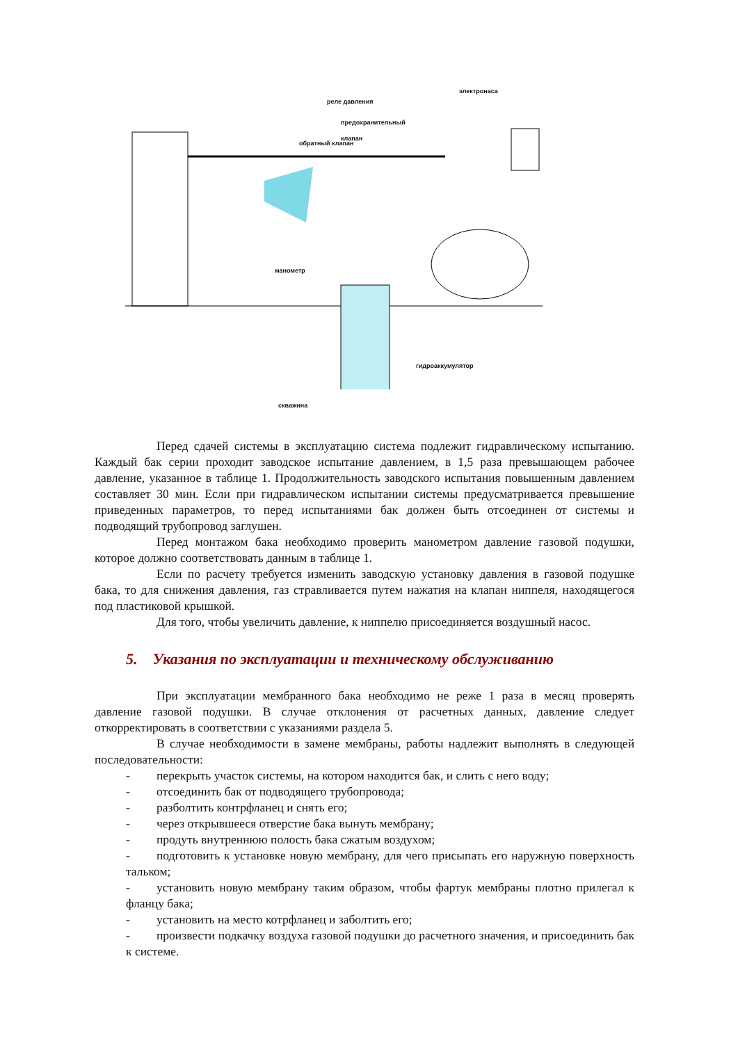электронаса
реле давления
предохранительный
клапан
обратный клапан
манометр
гидроаккумулятор
скважина
Перед сдачей системы в эксплуатацию система подлежит гидравлическому испытанию. Каждый бак серии проходит заводское испытание давлением, в 1,5 раза превышающем рабочее давление, указанное в таблице 1. Продолжительность заводского испытания повышенным давлением составляет 30 мин. Если при гидравлическом испытании системы предусматривается превышение приведенных параметров, то перед испытаниями бак должен быть отсоединен от системы и подводящий трубопровод заглушен.
Перед монтажом бака необходимо проверить манометром давление газовой подушки, которое должно соответствовать данным в таблице 1.
Если по расчету требуется изменить заводскую установку давления в газовой подушке бака, то для снижения давления, газ стравливается путем нажатия на клапан ниппеля, находящегося под пластиковой крышкой.
Для того, чтобы увеличить давление, к ниппелю присоединяется воздушный насос.
5. Указания по эксплуатации и техническому обслуживанию
При эксплуатации мембранного бака необходимо не реже 1 раза в месяц проверять давление газовой подушки. В случае отклонения от расчетных данных, давление следует откорректировать в соответствии с указаниями раздела 5.
В случае необходимости в замене мембраны, работы надлежит выполнять в следующей последовательности:
- перекрыть участок системы, на котором находится бак, и слить с него воду;
- отсоединить бак от подводящего трубопровода;
- разболтить контрфланец и снять его;
- через открывшееся отверстие бака вынуть мембрану;
- продуть внутреннюю полость бака сжатым воздухом;
- подготовить к установке новую мембрану, для чего присыпать его наружную поверхность тальком;
- установить новую мембрану таким образом, чтобы фартук мембраны плотно прилегал к фланцу бака;
- установить на место котрфланец и заболтить его;
- произвести подкачку воздуха газовой подушки до расчетного значения, и присоединить бак к системе.